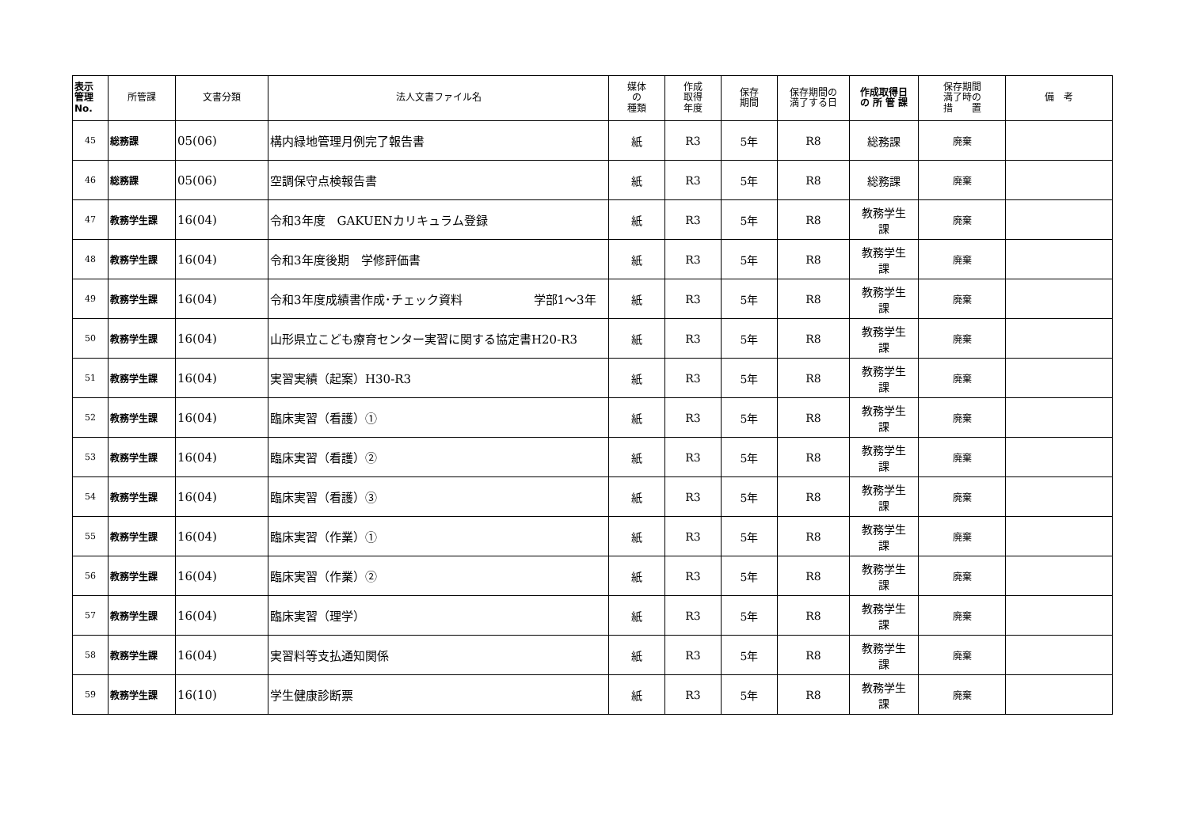| 表示 管理 No. | 所管課 | 文書分類 | 法人文書ファイル名 | 媒体 の 種類 | 作成 取得 年度 | 保存 期間 | 保存期間の 満了する日 | 作成取得日 の 所 管 課 | 保存期間 満了時の 措 置 | 備 考 |
| --- | --- | --- | --- | --- | --- | --- | --- | --- | --- | --- |
| 45 | 総務課 | 05(06) | 構内緑地管理月例完了報告書 | 紙 | R3 | 5年 | R8 | 総務課 | 廃棄 | |
| 46 | 総務課 | 05(06) | 空調保守点検報告書 | 紙 | R3 | 5年 | R8 | 総務課 | 廃棄 | |
| 47 | 教務学生課 | 16(04) | 令和3年度 GAKUENカリキュラム登録 | 紙 | R3 | 5年 | R8 | 教務学生 課 | 廃棄 | |
| 48 | 教務学生課 | 16(04) | 令和3年度後期 学修評価書 | 紙 | R3 | 5年 | R8 | 教務学生 課 | 廃棄 | |
| 49 | 教務学生課 | 16(04) | 令和3年度成績書作成･チェック資料 学部1～3年 | 紙 | R3 | 5年 | R8 | 教務学生 課 | 廃棄 | |
| 50 | 教務学生課 | 16(04) | 山形県立こども療育センター実習に関する協定書H20-R3 | 紙 | R3 | 5年 | R8 | 教務学生 課 | 廃棄 | |
| 51 | 教務学生課 | 16(04) | 実習実績（起案）H30-R3 | 紙 | R3 | 5年 | R8 | 教務学生 課 | 廃棄 | |
| 52 | 教務学生課 | 16(04) | 臨床実習（看護）① | 紙 | R3 | 5年 | R8 | 教務学生 課 | 廃棄 | |
| 53 | 教務学生課 | 16(04) | 臨床実習（看護）② | 紙 | R3 | 5年 | R8 | 教務学生 課 | 廃棄 | |
| 54 | 教務学生課 | 16(04) | 臨床実習（看護）③ | 紙 | R3 | 5年 | R8 | 教務学生 課 | 廃棄 | |
| 55 | 教務学生課 | 16(04) | 臨床実習（作業）① | 紙 | R3 | 5年 | R8 | 教務学生 課 | 廃棄 | |
| 56 | 教務学生課 | 16(04) | 臨床実習（作業）② | 紙 | R3 | 5年 | R8 | 教務学生 課 | 廃棄 | |
| 57 | 教務学生課 | 16(04) | 臨床実習（理学） | 紙 | R3 | 5年 | R8 | 教務学生 課 | 廃棄 | |
| 58 | 教務学生課 | 16(04) | 実習料等支払通知関係 | 紙 | R3 | 5年 | R8 | 教務学生 課 | 廃棄 | |
| 59 | 教務学生課 | 16(10) | 学生健康診断票 | 紙 | R3 | 5年 | R8 | 教務学生 課 | 廃棄 | |